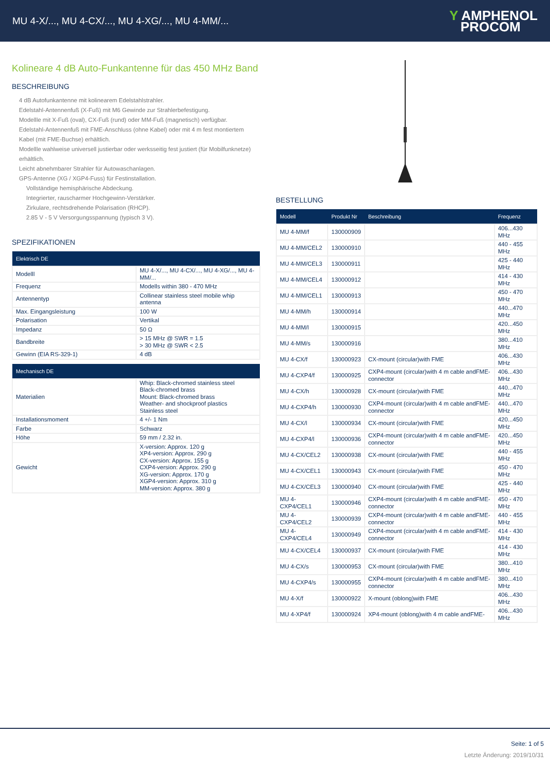MU 4-X/..., MU 4-CX/..., MU 4-XG/..., MU 4-MM/...
Y AMPHENOL
PROCOM
Kolineare 4 dB Auto-Funkantenne für das 450 MHz Band
BESCHREIBUNG
4 dB Autofunkantenne mit kolinearem Edelstahlstrahler.
Edelstahl-Antennenfuß (X-Fuß) mit M6 Gewinde zur Strahlerbefestigung.
Modellle mit X-Fuß (oval), CX-Fuß (rund) oder MM-Fuß (magnetisch) verfügbar.
Edelstahl-Antennenfuß mit FME-Anschluss (ohne Kabel) oder mit 4 m fest montiertem Kabel (mit FME-Buchse) erhältlich.
Modellle wahlweise universell justierbar oder werksseitig fest justiert (für Mobilfunknetze) erhältlich.
Leicht abnehmbarer Strahler für Autowaschanlagen.
GPS-Antenne (XG / XGP4-Fuss) für Festinstallation.
Vollständige hemisphärische Abdeckung.
Integrierter, rauscharmer Hochgewinn-Verstärker.
Zirkulare, rechtsdrehende Polarisation (RHCP).
2.85 V - 5 V Versorgungsspannung (typisch 3 V).
SPEZIFIKATIONEN
| Elektrisch DE | |
| --- | --- |
| Modelll | MU 4-X/..., MU 4-CX/..., MU 4-XG/..., MU 4-MM/... |
| Frequenz | Modells within 380 - 470 MHz |
| Antennentyp | Collinear stainless steel mobile whip antenna |
| Max. Eingangsleistung | 100 W |
| Polarisation | Vertikal |
| Impedanz | 50 Ω |
| Bandbreite | > 15 MHz @ SWR = 1.5 > 30 MHz @ SWR < 2.5 |
| Gewinn (EIA RS-329-1) | 4 dB |
| Mechanisch DE | |
| --- | --- |
| Materialien | Whip: Black-chromed stainless steel Black-chromed brass Mount: Black-chromed brass Weather- and shockproof plastics Stainless steel |
| Installationsmoment | 4 +/- 1 Nm |
| Farbe | Schwarz |
| Höhe | 59 mm / 2.32 in. |
| Gewicht | X-version: Approx. 120 g XP4-version: Approx. 290 g CX-version: Approx. 155 g CXP4-version: Approx. 290 g XG-version: Approx. 170 g XGP4-version: Approx. 310 g MM-version: Approx. 380 g |
BESTELLUNG
| Modell | Produkt Nr | Beschreibung | Frequenz |
| --- | --- | --- | --- |
| MU 4-MM/f | 130000909 | | 406...430 MHz |
| MU 4-MM/CEL2 | 130000910 | | 440 - 455 MHz |
| MU 4-MM/CEL3 | 130000911 | | 425 - 440 MHz |
| MU 4-MM/CEL4 | 130000912 | | 414 - 430 MHz |
| MU 4-MM/CEL1 | 130000913 | | 450 - 470 MHz |
| MU 4-MM/h | 130000914 | | 440...470 MHz |
| MU 4-MM/l | 130000915 | | 420...450 MHz |
| MU 4-MM/s | 130000916 | | 380...410 MHz |
| MU 4-CX/f | 130000923 | CX-mount (circular)with FME | 406...430 MHz |
| MU 4-CXP4/f | 130000925 | CXP4-mount (circular)with 4 m cable andFME-connector | 406...430 MHz |
| MU 4-CX/h | 130000928 | CX-mount (circular)with FME | 440...470 MHz |
| MU 4-CXP4/h | 130000930 | CXP4-mount (circular)with 4 m cable andFME-connector | 440...470 MHz |
| MU 4-CX/l | 130000934 | CX-mount (circular)with FME | 420...450 MHz |
| MU 4-CXP4/l | 130000936 | CXP4-mount (circular)with 4 m cable andFME-connector | 420...450 MHz |
| MU 4-CX/CEL2 | 130000938 | CX-mount (circular)with FME | 440 - 455 MHz |
| MU 4-CX/CEL1 | 130000943 | CX-mount (circular)with FME | 450 - 470 MHz |
| MU 4-CX/CEL3 | 130000940 | CX-mount (circular)with FME | 425 - 440 MHz |
| MU 4-CXP4/CEL1 | 130000946 | CXP4-mount (circular)with 4 m cable andFME-connector | 450 - 470 MHz |
| MU 4-CXP4/CEL2 | 130000939 | CXP4-mount (circular)with 4 m cable andFME-connector | 440 - 455 MHz |
| MU 4-CXP4/CEL4 | 130000949 | CXP4-mount (circular)with 4 m cable andFME-connector | 414 - 430 MHz |
| MU 4-CX/CEL4 | 130000937 | CX-mount (circular)with FME | 414 - 430 MHz |
| MU 4-CX/s | 130000953 | CX-mount (circular)with FME | 380...410 MHz |
| MU 4-CXP4/s | 130000955 | CXP4-mount (circular)with 4 m cable andFME-connector | 380...410 MHz |
| MU 4-X/f | 130000922 | X-mount (oblong)with FME | 406...430 MHz |
| MU 4-XP4/f | 130000924 | XP4-mount (oblong)with 4 m cable andFME- | 406...430 MHz |
Seite: 1 of 5
Letzte Änderung: 2019/10/31